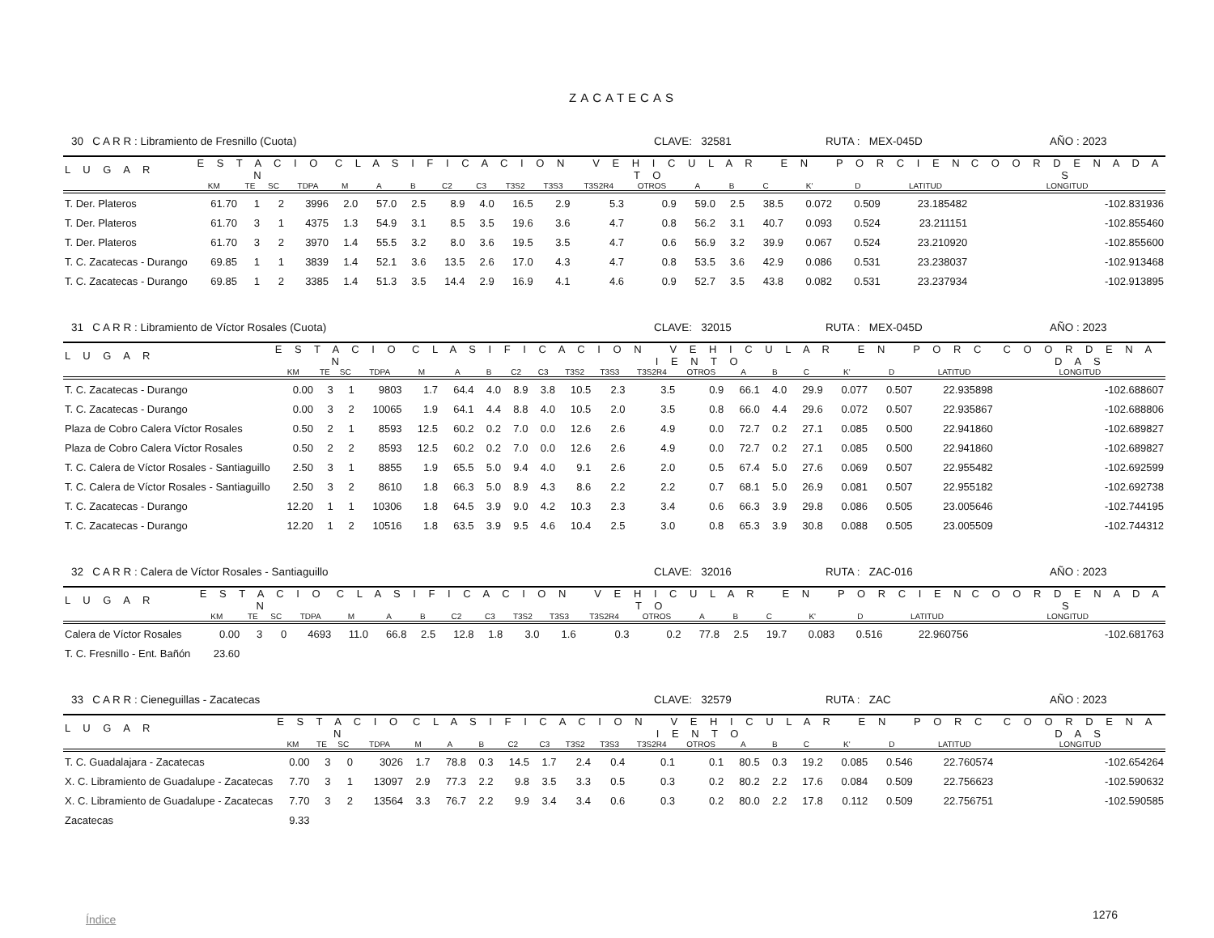ZACATECAS
30 C A R R : Libramiento de Fresnillo (Cuota) CLAVE: 32581 RUTA : MEX-045D AÑO : 2023
| L U G A R | E S T A C I O N | | | | C L A S I F I C A C I O N V E H I C U L A R E N P O R C I E N T O | | | | | | | | | | | | | | | C O O R D E N A D A S |
| --- | --- | --- | --- | --- | --- | --- | --- | --- | --- | --- | --- | --- | --- | --- | --- | --- | --- | --- | --- | --- |
| | KM | TE | SC | TDPA | M | A | B | C2 | C3 | T3S2 | T3S3 | T3S2R4 | OTROS | A | B | C | K' | D | LATITUD | LONGITUD |
| T. Der. Plateros | 61.70 | 1 | 2 | 3996 | 2.0 | 57.0 | 2.5 | 8.9 | 4.0 | 16.5 | 2.9 | 5.3 | 0.9 | 59.0 | 2.5 | 38.5 | 0.072 | 0.509 | 23.185482 | -102.831936 |
| T. Der. Plateros | 61.70 | 3 | 1 | 4375 | 1.3 | 54.9 | 3.1 | 8.5 | 3.5 | 19.6 | 3.6 | 4.7 | 0.8 | 56.2 | 3.1 | 40.7 | 0.093 | 0.524 | 23.211151 | -102.855460 |
| T. Der. Plateros | 61.70 | 3 | 2 | 3970 | 1.4 | 55.5 | 3.2 | 8.0 | 3.6 | 19.5 | 3.5 | 4.7 | 0.6 | 56.9 | 3.2 | 39.9 | 0.067 | 0.524 | 23.210920 | -102.855600 |
| T. C. Zacatecas - Durango | 69.85 | 1 | 1 | 3839 | 1.4 | 52.1 | 3.6 | 13.5 | 2.6 | 17.0 | 4.3 | 4.7 | 0.8 | 53.5 | 3.6 | 42.9 | 0.086 | 0.531 | 23.238037 | -102.913468 |
| T. C. Zacatecas - Durango | 69.85 | 1 | 2 | 3385 | 1.4 | 51.3 | 3.5 | 14.4 | 2.9 | 16.9 | 4.1 | 4.6 | 0.9 | 52.7 | 3.5 | 43.8 | 0.082 | 0.531 | 23.237934 | -102.913895 |
31 C A R R : Libramiento de Víctor Rosales (Cuota) CLAVE: 32015 RUTA : MEX-045D AÑO : 2023
| L U G A R | E S T A C I O N | | | | C L A S I F I C A C I O N V E H I C U L A R E N P O R C I E N T O | | | | | | | | | | | | | | | C O O R D E N A D A S |
| --- | --- | --- | --- | --- | --- | --- | --- | --- | --- | --- | --- | --- | --- | --- | --- | --- | --- | --- | --- | --- |
| | KM | TE | SC | TDPA | M | A | B | C2 | C3 | T3S2 | T3S3 | T3S2R4 | OTROS | A | B | C | K' | D | LATITUD | LONGITUD |
| T. C. Zacatecas - Durango | 0.00 | 3 | 1 | 9803 | 1.7 | 64.4 | 4.0 | 8.9 | 3.8 | 10.5 | 2.3 | 3.5 | 0.9 | 66.1 | 4.0 | 29.9 | 0.077 | 0.507 | 22.935898 | -102.688607 |
| T. C. Zacatecas - Durango | 0.00 | 3 | 2 | 10065 | 1.9 | 64.1 | 4.4 | 8.8 | 4.0 | 10.5 | 2.0 | 3.5 | 0.8 | 66.0 | 4.4 | 29.6 | 0.072 | 0.507 | 22.935867 | -102.688806 |
| Plaza de Cobro Calera Víctor Rosales | 0.50 | 2 | 1 | 8593 | 12.5 | 60.2 | 0.2 | 7.0 | 0.0 | 12.6 | 2.6 | 4.9 | 0.0 | 72.7 | 0.2 | 27.1 | 0.085 | 0.500 | 22.941860 | -102.689827 |
| Plaza de Cobro Calera Víctor Rosales | 0.50 | 2 | 2 | 8593 | 12.5 | 60.2 | 0.2 | 7.0 | 0.0 | 12.6 | 2.6 | 4.9 | 0.0 | 72.7 | 0.2 | 27.1 | 0.085 | 0.500 | 22.941860 | -102.689827 |
| T. C. Calera de Víctor Rosales - Santiaguillo | 2.50 | 3 | 1 | 8855 | 1.9 | 65.5 | 5.0 | 9.4 | 4.0 | 9.1 | 2.6 | 2.0 | 0.5 | 67.4 | 5.0 | 27.6 | 0.069 | 0.507 | 22.955482 | -102.692599 |
| T. C. Calera de Víctor Rosales - Santiaguillo | 2.50 | 3 | 2 | 8610 | 1.8 | 66.3 | 5.0 | 8.9 | 4.3 | 8.6 | 2.2 | 2.2 | 0.7 | 68.1 | 5.0 | 26.9 | 0.081 | 0.507 | 22.955182 | -102.692738 |
| T. C. Zacatecas - Durango | 12.20 | 1 | 1 | 10306 | 1.8 | 64.5 | 3.9 | 9.0 | 4.2 | 10.3 | 2.3 | 3.4 | 0.6 | 66.3 | 3.9 | 29.8 | 0.086 | 0.505 | 23.005646 | -102.744195 |
| T. C. Zacatecas - Durango | 12.20 | 1 | 2 | 10516 | 1.8 | 63.5 | 3.9 | 9.5 | 4.6 | 10.4 | 2.5 | 3.0 | 0.8 | 65.3 | 3.9 | 30.8 | 0.088 | 0.505 | 23.005509 | -102.744312 |
32 C A R R : Calera de Víctor Rosales - Santiaguillo CLAVE: 32016 RUTA : ZAC-016 AÑO : 2023
| L U G A R | E S T A C I O N | | | | C L A S I F I C A C I O N V E H I C U L A R E N P O R C I E N T O | | | | | | | | | | | | | | | C O O R D E N A D A S |
| --- | --- | --- | --- | --- | --- | --- | --- | --- | --- | --- | --- | --- | --- | --- | --- | --- | --- | --- | --- | --- |
| | KM | TE | SC | TDPA | M | A | B | C2 | C3 | T3S2 | T3S3 | T3S2R4 | OTROS | A | B | C | K' | D | LATITUD | LONGITUD |
| Calera de Víctor Rosales | 0.00 | 3 | 0 | 4693 | 11.0 | 66.8 | 2.5 | 12.8 | 1.8 | 3.0 | 1.6 | 0.3 | 0.2 | 77.8 | 2.5 | 19.7 | 0.083 | 0.516 | 22.960756 | -102.681763 |
| T. C. Fresnillo - Ent. Bañón | 23.60 | | | | | | | | | | | | | | | | | | | |
33 C A R R : Cieneguillas - Zacatecas CLAVE: 32579 RUTA : ZAC AÑO : 2023
| L U G A R | E S T A C I O N | | | | C L A S I F I C A C I O N V E H I C U L A R E N P O R C I E N T O | | | | | | | | | | | | | | | C O O R D E N A D A S |
| --- | --- | --- | --- | --- | --- | --- | --- | --- | --- | --- | --- | --- | --- | --- | --- | --- | --- | --- | --- | --- |
| | KM | TE | SC | TDPA | M | A | B | C2 | C3 | T3S2 | T3S3 | T3S2R4 | OTROS | A | B | C | K' | D | LATITUD | LONGITUD |
| T. C. Guadalajara - Zacatecas | 0.00 | 3 | 0 | 3026 | 1.7 | 78.8 | 0.3 | 14.5 | 1.7 | 2.4 | 0.4 | 0.1 | 0.1 | 80.5 | 0.3 | 19.2 | 0.085 | 0.546 | 22.760574 | -102.654264 |
| X. C. Libramiento de Guadalupe - Zacatecas | 7.70 | 3 | 1 | 13097 | 2.9 | 77.3 | 2.2 | 9.8 | 3.5 | 3.3 | 0.5 | 0.3 | 0.2 | 80.2 | 2.2 | 17.6 | 0.084 | 0.509 | 22.756623 | -102.590632 |
| X. C. Libramiento de Guadalupe - Zacatecas | 7.70 | 3 | 2 | 13564 | 3.3 | 76.7 | 2.2 | 9.9 | 3.4 | 3.4 | 0.6 | 0.3 | 0.2 | 80.0 | 2.2 | 17.8 | 0.112 | 0.509 | 22.756751 | -102.590585 |
| Zacatecas | 9.33 | | | | | | | | | | | | | | | | | | | |
Índice 1276